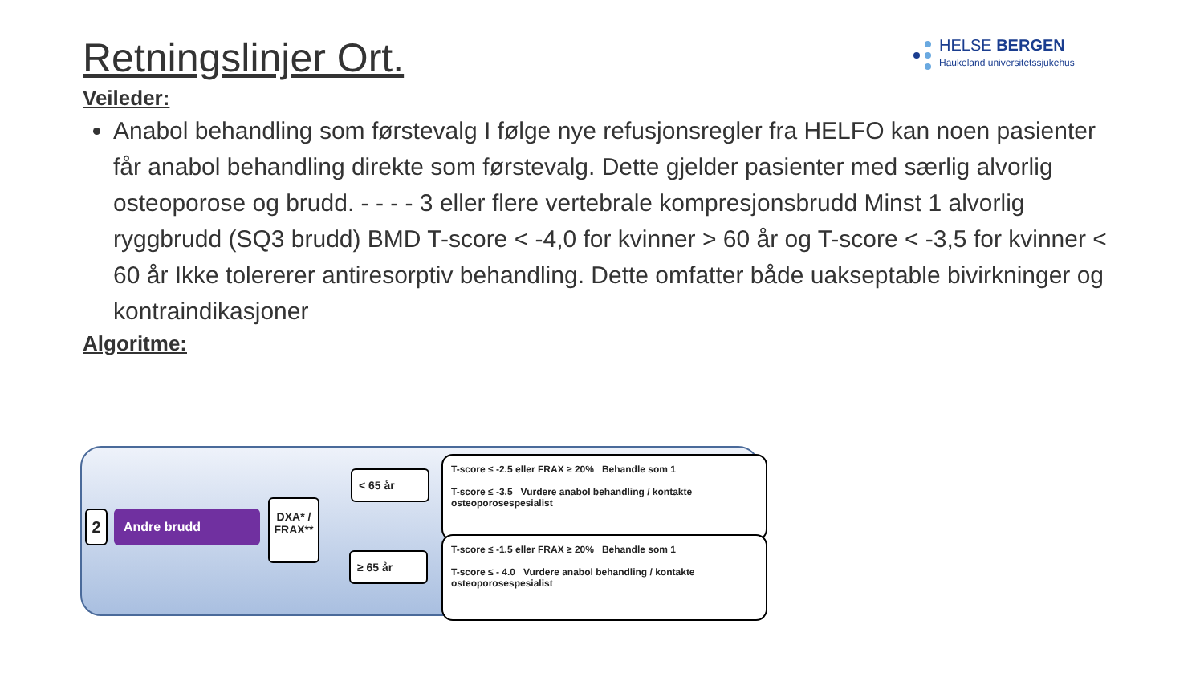HELSE BERGEN
Haukeland universitetssjukehus
Retningslinjer Ort.
Veileder:
Anabol behandling som førstevalg I følge nye refusjonsregler fra HELFO kan noen pasienter får anabol behandling direkte som førstevalg. Dette gjelder pasienter med særlig alvorlig osteoporose og brudd. - - - - 3 eller flere vertebrale kompresjonsbrudd Minst 1 alvorlig ryggbrudd (SQ3 brudd) BMD T-score < -4,0 for kvinner > 60 år og T-score < -3,5 for kvinner < 60 år Ikke tolererer antiresorptiv behandling. Dette omfatter både uakseptable bivirkninger og kontraindikasjoner
Algoritme:
2 Andre brudd
DXA* / FRAX**
< 65 år
≥ 65 år
T-score ≤ -2.5 eller FRAX ≥ 20% Behandle som 1
T-score ≤ -3.5 Vurdere anabol behandling / kontakte osteoporosespesialist
T-score ≤ -1.5 eller FRAX ≥ 20% Behandle som 1
T-score ≤ - 4.0 Vurdere anabol behandling / kontakte osteoporosespesialist